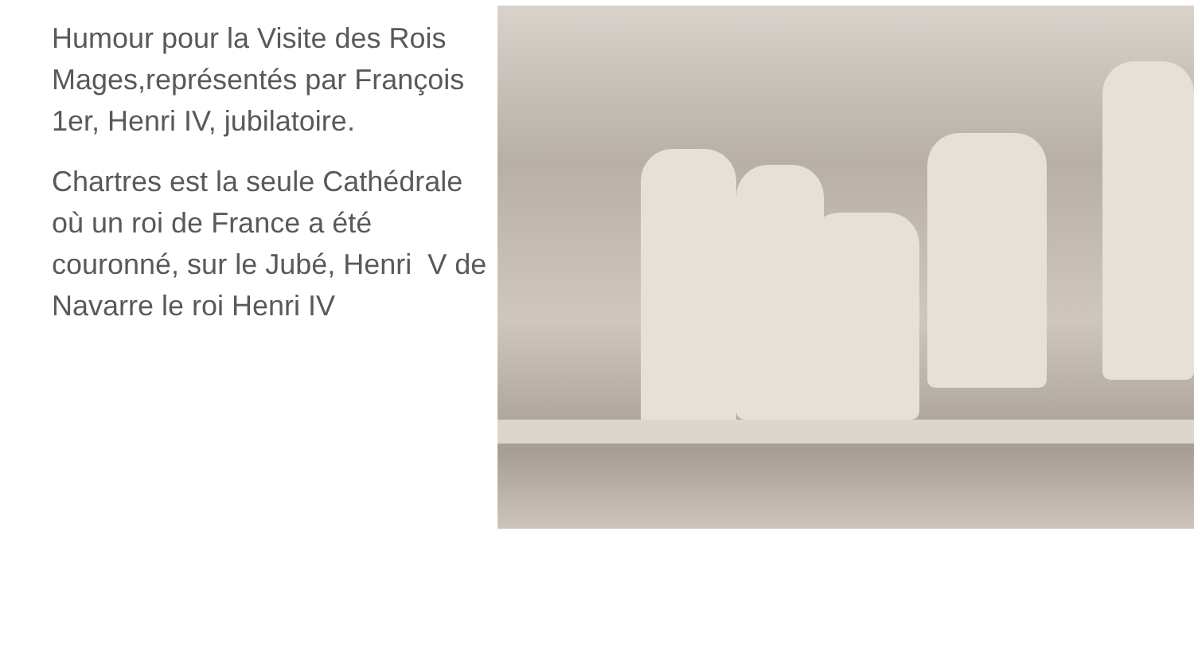Humour pour la Visite des Rois Mages,représentés par François 1er, Henri IV, jubilatoire.
Chartres est la seule Cathédrale où un roi de France a été couronné, sur le Jubé, Henri V de Navarre le roi Henri IV